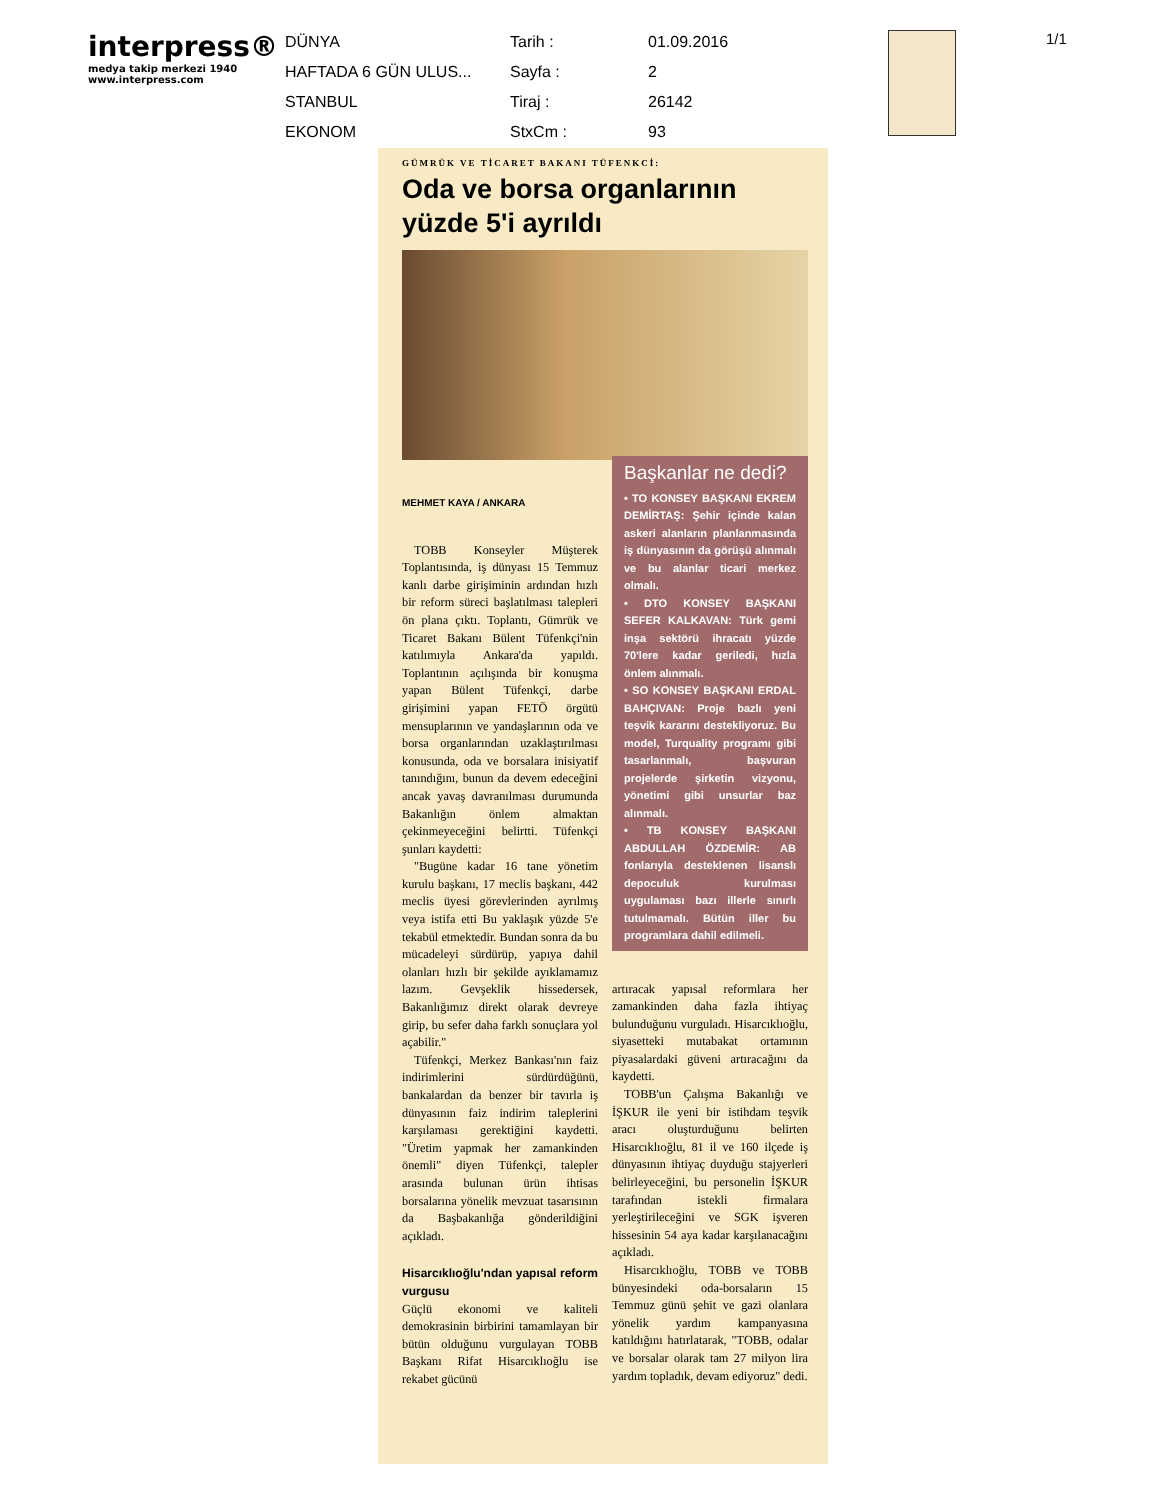interpress®
medya takip merkezi 1940
www.interpress.com
DÜNYA
Tarih :
01.09.2016
HAFTADA 6 GÜN ULUS...
Sayfa :
2
STANBUL
Tiraj :
26142
EKONOM
StxCm :
93
1/1
GÜMRÜK VE TİCARET BAKANI TÜFENKCİ:
Oda ve borsa organlarının yüzde 5'i ayrıldı
MEHMET KAYA / ANKARA
TOBB Konseyler Müşterek Toplantısında, iş dünyası 15 Temmuz kanlı darbe girişiminin ardından hızlı bir reform süreci başlatılması talepleri ön plana çıktı. Toplantı, Gümrük ve Ticaret Bakanı Bülent Tüfenkçi'nin katılımıyla Ankara'da yapıldı. Toplantının açılışında bir konuşma yapan Bülent Tüfenkçi, darbe girişimini yapan FETÖ örgütü mensuplarının ve yandaşlarının oda ve borsa organlarından uzaklaştırılması konusunda, oda ve borsalara inisiyatif tanındığını, bunun da devem edeceğini ancak yavaş davranılması durumunda Bakanlığın önlem almaktan çekinmeyeceğini belirtti. Tüfenkçi şunları kaydetti:
"Bugüne kadar 16 tane yönetim kurulu başkanı, 17 meclis başkanı, 442 meclis üyesi görevlerinden ayrılmış veya istifa etti Bu yaklaşık yüzde 5'e tekabül etmektedir. Bundan sonra da bu mücadeleyi sürdürüp, yapıya dahil olanları hızlı bir şekilde ayıklamamız lazım. Gevşeklik hissedersek, Bakanlığımız direkt olarak devreye girip, bu sefer daha farklı sonuçlara yol açabilir."
Tüfenkçi, Merkez Bankası'nın faiz indirimlerini sürdürdüğünü, bankalardan da benzer bir tavırla iş dünyasının faiz indirim taleplerini karşılaması gerektiğini kaydetti. "Üretim yapmak her zamankinden önemli" diyen Tüfenkçi, talepler arasında bulunan ürün ihtisas borsalarına yönelik mevzuat tasarısının da Başbakanlığa gönderildiğini açıkladı.
Hisarcıklıoğlu'ndan yapısal reform vurgusu
Güçlü ekonomi ve kaliteli demokrasinin birbirini tamamlayan bir bütün olduğunu vurgulayan TOBB Başkanı Rifat Hisarcıklıoğlu ise rekabet gücünü
Başkanlar ne dedi?
• TO KONSEY BAŞKANI EKREM DEMİRTAŞ: Şehir içinde kalan askeri alanların planlanmasında iş dünyasının da görüşü alınmalı ve bu alanlar ticari merkez olmalı.
• DTO KONSEY BAŞKANI SEFER KALKAVAN: Türk gemi inşa sektörü ihracatı yüzde 70'lere kadar geriledi, hızla önlem alınmalı.
• SO KONSEY BAŞKANI ERDAL BAHÇIVAN: Proje bazlı yeni teşvik kararını destekliyoruz. Bu model, Turquality programı gibi tasarlanmalı, başvuran projelerde şirketin vizyonu, yönetimi gibi unsurlar baz alınmalı.
• TB KONSEY BAŞKANI ABDULLAH ÖZDEMİR: AB fonlarıyla desteklenen lisanslı depoculuk kurulması uygulaması bazı illerle sınırlı tutulmamalı. Bütün iller bu programlara dahil edilmeli.
artıracak yapısal reformlara her zamankinden daha fazla ihtiyaç bulunduğunu vurguladı. Hisarcıklıoğlu, siyasetteki mutabakat ortamının piyasalardaki güveni artıracağını da kaydetti.
TOBB'un Çalışma Bakanlığı ve İŞKUR ile yeni bir istihdam teşvik aracı oluşturduğunu belirten Hisarcıklıoğlu, 81 il ve 160 ilçede iş dünyasının ihtiyaç duyduğu stajyerleri belirleyeceğini, bu personelin İŞKUR tarafından istekli firmalara yerleştirileceğini ve SGK işveren hissesinin 54 aya kadar karşılanacağını açıkladı.
Hisarcıklıoğlu, TOBB ve TOBB bünyesindeki oda-borsaların 15 Temmuz günü şehit ve gazi olanlara yönelik yardım kampanyasına katıldığını hatırlatarak, "TOBB, odalar ve borsalar olarak tam 27 milyon lira yardım topladık, devam ediyoruz" dedi.